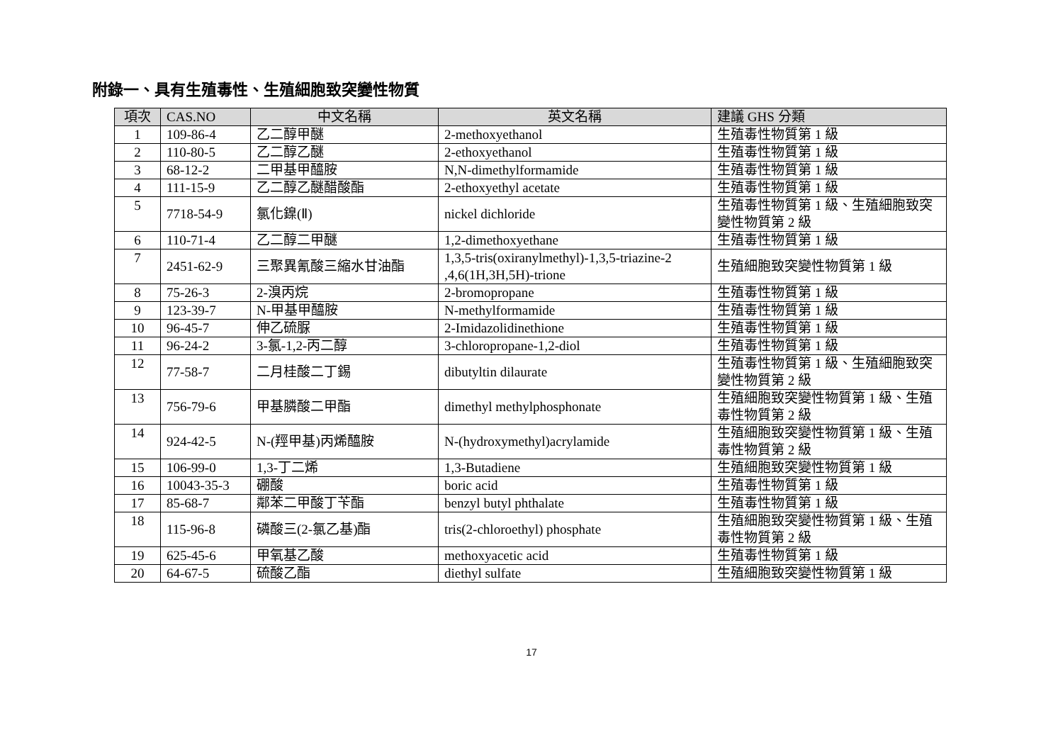附錄一、具有生殖毒性、生殖細胞致突變性物質
| 項次 | CAS.NO | 中文名稱 | 英文名稱 | 建議 GHS 分類 |
| --- | --- | --- | --- | --- |
| 1 | 109-86-4 | 乙二醇甲醚 | 2-methoxyethanol | 生殖毒性物質第 1 級 |
| 2 | 110-80-5 | 乙二醇乙醚 | 2-ethoxyethanol | 生殖毒性物質第 1 級 |
| 3 | 68-12-2 | 二甲基甲醯胺 | N,N-dimethylformamide | 生殖毒性物質第 1 級 |
| 4 | 111-15-9 | 乙二醇乙醚醋酸酯 | 2-ethoxyethyl acetate | 生殖毒性物質第 1 級 |
| 5 | 7718-54-9 | 氯化鎳(Ⅱ) | nickel dichloride | 生殖毒性物質第 1 級、生殖細胞致突變性物質第 2 級 |
| 6 | 110-71-4 | 乙二醇二甲醚 | 1,2-dimethoxyethane | 生殖毒性物質第 1 級 |
| 7 | 2451-62-9 | 三聚異氰酸三縮水甘油酯 | 1,3,5-tris(oxiranylmethyl)-1,3,5-triazine-2 ,4,6(1H,3H,5H)-trione | 生殖細胞致突變性物質第 1 級 |
| 8 | 75-26-3 | 2-溴丙烷 | 2-bromopropane | 生殖毒性物質第 1 級 |
| 9 | 123-39-7 | N-甲基甲醯胺 | N-methylformamide | 生殖毒性物質第 1 級 |
| 10 | 96-45-7 | 伸乙硫脲 | 2-Imidazolidinethione | 生殖毒性物質第 1 級 |
| 11 | 96-24-2 | 3-氯-1,2-丙二醇 | 3-chloropropane-1,2-diol | 生殖毒性物質第 1 級 |
| 12 | 77-58-7 | 二月桂酸二丁錫 | dibutyltin dilaurate | 生殖毒性物質第 1 級、生殖細胞致突變性物質第 2 級 |
| 13 | 756-79-6 | 甲基膦酸二甲酯 | dimethyl methylphosphonate | 生殖細胞致突變性物質第 1 級、生殖毒性物質第 2 級 |
| 14 | 924-42-5 | N-(羥甲基)丙烯醯胺 | N-(hydroxymethyl)acrylamide | 生殖細胞致突變性物質第 1 級、生殖毒性物質第 2 級 |
| 15 | 106-99-0 | 1,3-丁二烯 | 1,3-Butadiene | 生殖細胞致突變性物質第 1 級 |
| 16 | 10043-35-3 | 硼酸 | boric acid | 生殖毒性物質第 1 級 |
| 17 | 85-68-7 | 鄰苯二甲酸丁苄酯 | benzyl butyl phthalate | 生殖毒性物質第 1 級 |
| 18 | 115-96-8 | 磷酸三(2-氯乙基)酯 | tris(2-chloroethyl) phosphate | 生殖細胞致突變性物質第 1 級、生殖毒性物質第 2 級 |
| 19 | 625-45-6 | 甲氧基乙酸 | methoxyacetic acid | 生殖毒性物質第 1 級 |
| 20 | 64-67-5 | 硫酸乙酯 | diethyl sulfate | 生殖細胞致突變性物質第 1 級 |
17